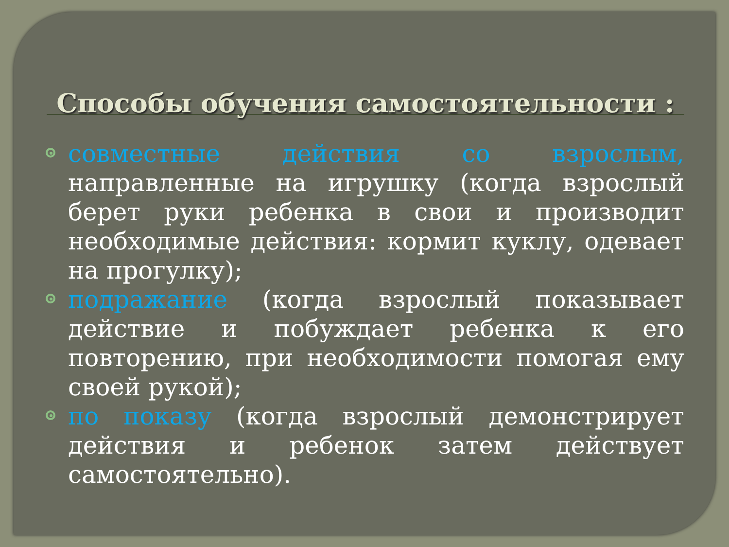Способы обучения самостоятельности :
совместные действия со взрослым, направленные на игрушку (когда взрослый берет руки ребенка в свои и производит необходимые действия: кормит куклу, одевает на прогулку);
подражание (когда взрослый показывает действие и побуждает ребенка к его повторению, при необходимости помогая ему своей рукой);
по показу (когда взрослый демонстрирует действия и ребенок затем действует самостоятельно).